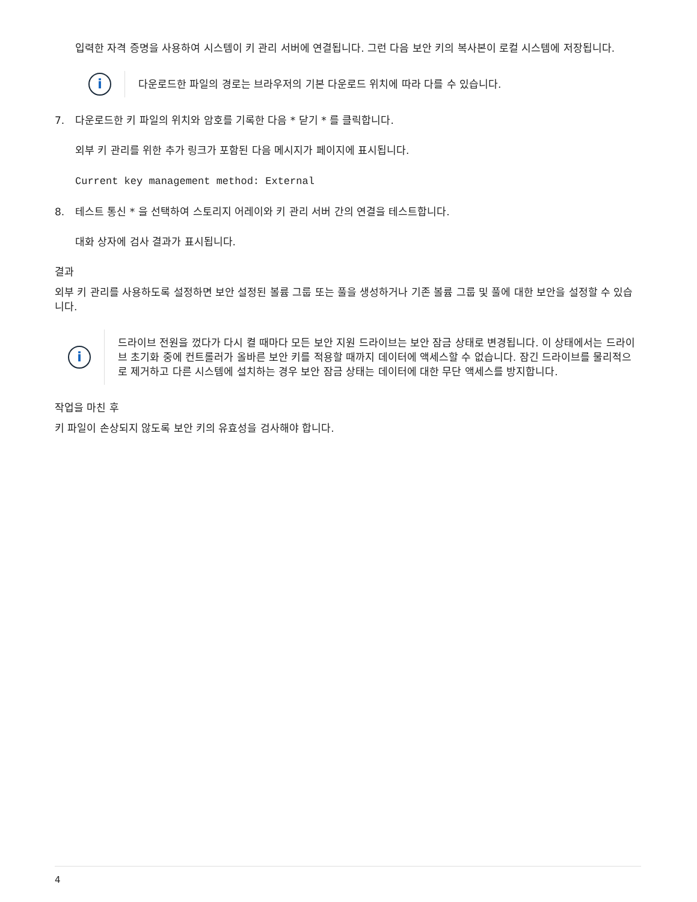입력한 자격 증명을 사용하여 시스템이 키 관리 서버에 연결됩니다. 그런 다음 보안 키의 복사본이 로컬 시스템에 저장됩니다.
i
다운로드한 파일의 경로는 브라우저의 기본 다운로드 위치에 따라 다를 수 있습니다.
7. 다운로드한 키 파일의 위치와 암호를 기록한 다음 * 닫기 * 를 클릭합니다.
외부 키 관리를 위한 추가 링크가 포함된 다음 메시지가 페이지에 표시됩니다.
Current key management method: External
8. 테스트 통신 * 을 선택하여 스토리지 어레이와 키 관리 서버 간의 연결을 테스트합니다.
대화 상자에 검사 결과가 표시됩니다.
결과
외부 키 관리를 사용하도록 설정하면 보안 설정된 볼륨 그룹 또는 풀을 생성하거나 기존 볼륨 그룹 및 풀에 대한 보안을 설정할 수 있습니다.
i
드라이브 전원을 껐다가 다시 켤 때마다 모든 보안 지원 드라이브는 보안 잠금 상태로 변경됩니다. 이 상태에서는 드라이브 초기화 중에 컨트롤러가 올바른 보안 키를 적용할 때까지 데이터에 액세스할 수 없습니다. 잠긴 드라이브를 물리적으로 제거하고 다른 시스템에 설치하는 경우 보안 잠금 상태는 데이터에 대한 무단 액세스를 방지합니다.
작업을 마친 후
키 파일이 손상되지 않도록 보안 키의 유효성을 검사해야 합니다.
4